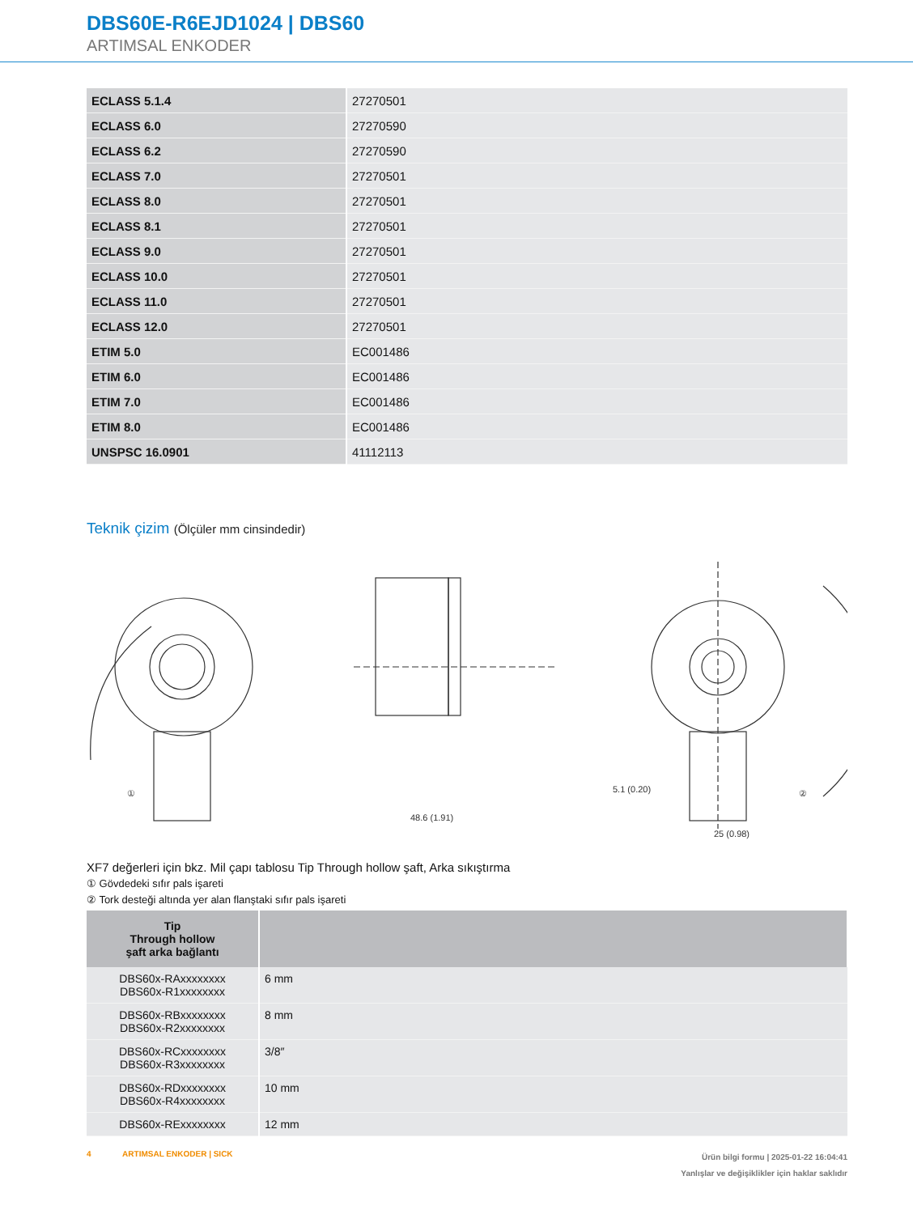DBS60E-R6EJD1024 | DBS60
ARTIMSAL ENKODER
| ECLASS 5.1.4 | 27270501 |
| ECLASS 6.0 | 27270590 |
| ECLASS 6.2 | 27270590 |
| ECLASS 7.0 | 27270501 |
| ECLASS 8.0 | 27270501 |
| ECLASS 8.1 | 27270501 |
| ECLASS 9.0 | 27270501 |
| ECLASS 10.0 | 27270501 |
| ECLASS 11.0 | 27270501 |
| ECLASS 12.0 | 27270501 |
| ETIM 5.0 | EC001486 |
| ETIM 6.0 | EC001486 |
| ETIM 7.0 | EC001486 |
| ETIM 8.0 | EC001486 |
| UNSPSC 16.0901 | 41112113 |
Teknik çizim (Ölçüler mm cinsindedir)
①
48.6 (1.91)
5.1 (0.20)
25 (0.98)
②
XF7 değerleri için bkz. Mil çapı tablosu Tip Through hollow şaft, Arka sıkıştırma
① Gövdedeki sıfır pals işareti
② Tork desteği altında yer alan flanştaki sıfır pals işareti
| Tip Through hollow şaft arka bağlantı | |
| --- | --- |
| DBS60x-RAxxxxxxxx DBS60x-R1xxxxxxxx | 6 mm |
| DBS60x-RBxxxxxxxx DBS60x-R2xxxxxxxx | 8 mm |
| DBS60x-RCxxxxxxxx DBS60x-R3xxxxxxxx | 3/8″ |
| DBS60x-RDxxxxxxxx DBS60x-R4xxxxxxxx | 10 mm |
| DBS60x-RExxxxxxxx | 12 mm |
4 ARTIMSAL ENKODER | SICK
Ürün bilgi formu | 2025-01-22 16:04:41
Yanlışlar ve değişiklikler için haklar saklıdır